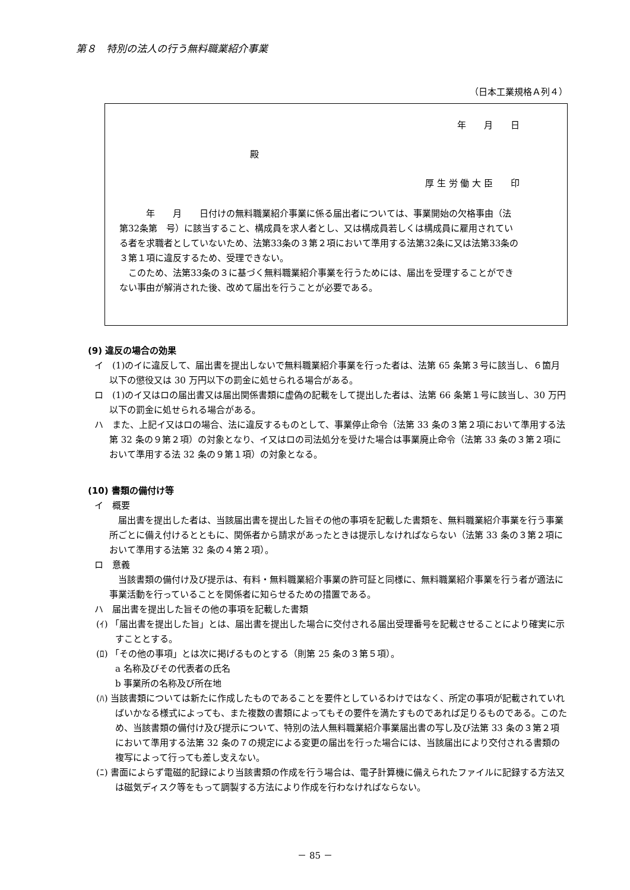第８　特別の法人の行う無料職業紹介事業
（日本工業規格Ａ列４）
年　　月　　日
殿
厚 生 労 働 大 臣　　印
年　　月　　日付けの無料職業紹介事業に係る届出者については、事業開始の欠格事由（法第32条第　号）に該当すること、構成員を求人者とし、又は構成員若しくは構成員に雇用されている者を求職者としていないため、法第33条の３第２項において準用する法第32条に又は法第33条の３第１項に違反するため、受理できない。
このため、法第33条の３に基づく無料職業紹介事業を行うためには、届出を受理することができない事由が解消された後、改めて届出を行うことが必要である。
(9) 違反の場合の効果
イ　(1)のイに違反して、届出書を提出しないで無料職業紹介事業を行った者は、法第 65 条第３号に該当し、６箇月以下の懲役又は 30 万円以下の罰金に処せられる場合がある。
ロ　(1)のイ又はロの届出書又は届出関係書類に虚偽の記載をして提出した者は、法第 66 条第１号に該当し、30 万円以下の罰金に処せられる場合がある。
ハ　また、上記イ又はロの場合、法に違反するものとして、事業停止命令（法第 33 条の３第２項において準用する法第 32 条の９第２項）の対象となり、イ又はロの司法処分を受けた場合は事業廃止命令（法第 33 条の３第２項において準用する法 32 条の９第１項）の対象となる。
(10) 書類の備付け等
イ　概要
届出書を提出した者は、当該届出書を提出した旨その他の事項を記載した書類を、無料職業紹介事業を行う事業所ごとに備え付けるとともに、関係者から請求があったときは提示しなければならない（法第 33 条の３第２項において準用する法第 32 条の４第２項）。
ロ　意義
当該書類の備付け及び提示は、有料・無料職業紹介事業の許可証と同様に、無料職業紹介事業を行う者が適法に事業活動を行っていることを関係者に知らせるための措置である。
ハ　届出書を提出した旨その他の事項を記載した書類
(ｲ) 「届出書を提出した旨」とは、届出書を提出した場合に交付される届出受理番号を記載させることにより確実に示すこととする。
(ﾛ) 「その他の事項」とは次に掲げるものとする（則第 25 条の３第５項）。
a 名称及びその代表者の氏名
b 事業所の名称及び所在地
(ﾊ) 当該書類については新たに作成したものであることを要件としているわけではなく、所定の事項が記載されていればいかなる様式によっても、また複数の書類によってもその要件を満たすものであれば足りるものである。このため、当該書類の備付け及び提示について、特別の法人無料職業紹介事業届出書の写し及び法第 33 条の３第２項において準用する法第 32 条の７の規定による変更の届出を行った場合には、当該届出により交付される書類の複写によって行っても差し支えない。
(ﾆ) 書面によらず電磁的記録により当該書類の作成を行う場合は、電子計算機に備えられたファイルに記録する方法又は磁気ディスク等をもって調製する方法により作成を行わなければならない。
－ 85 －